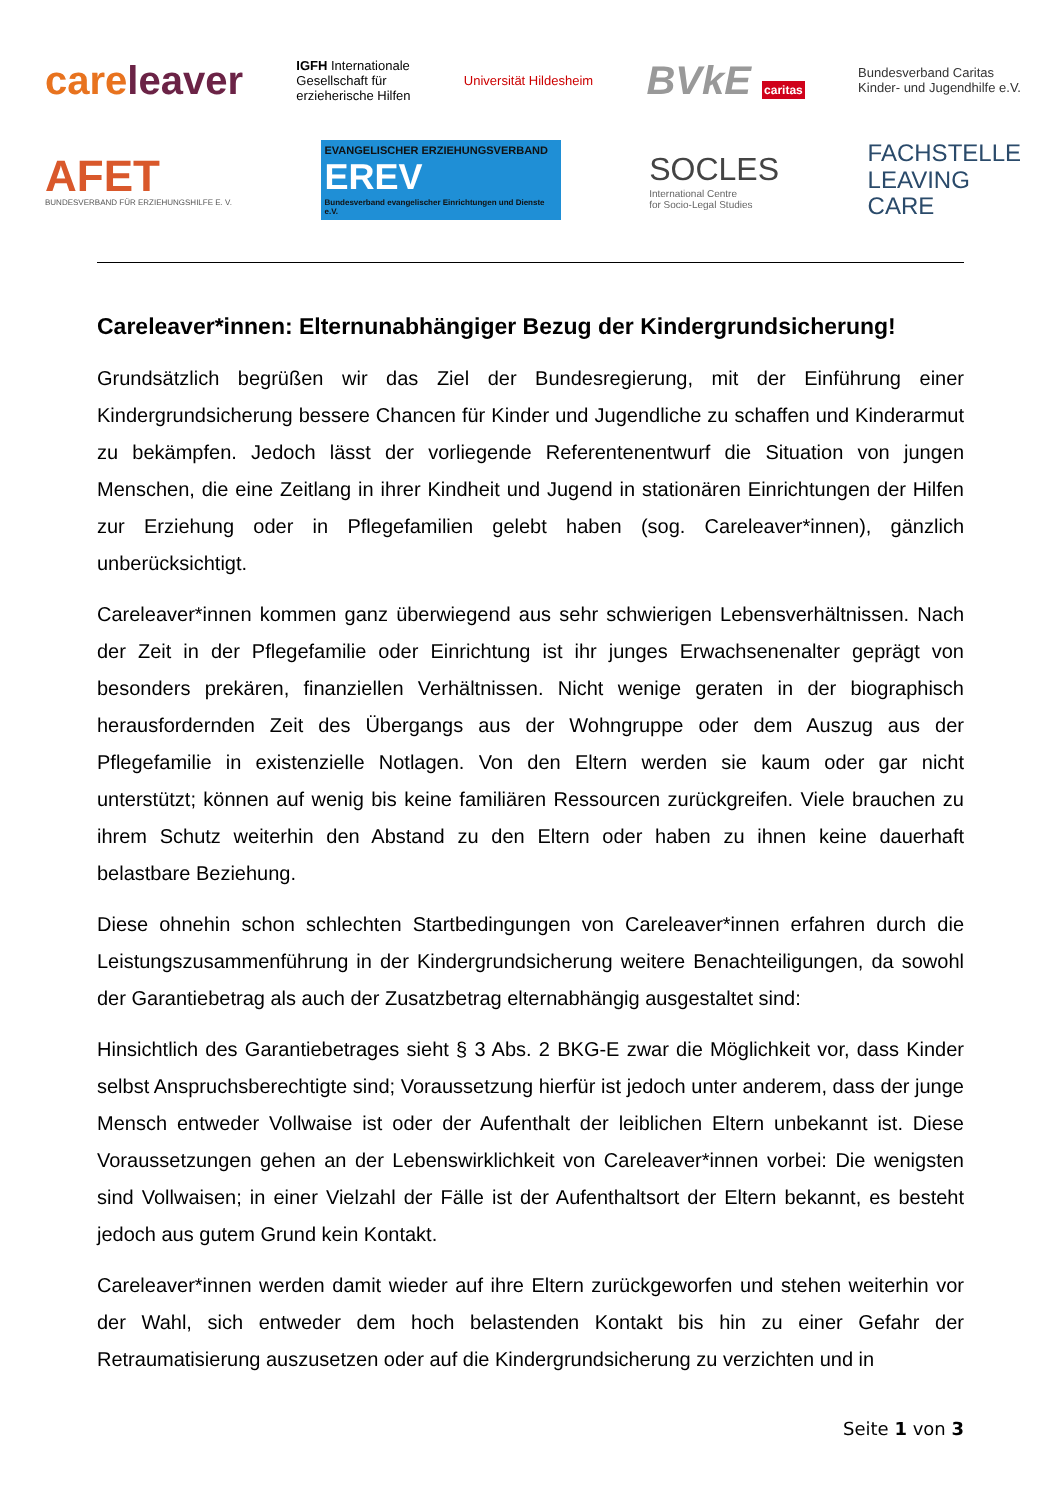careleaver
IGFH Internationale
Gesellschaft für
erzieherische Hilfen
Universität Hildesheim
BVkE caritas
Bundesverband Caritas
Kinder- und Jugendhilfe e.V.
AFET
BUNDESVERBAND FÜR ERZIEHUNGSHILFE E. V.
EVANGELISCHER ERZIEHUNGSVERBAND
EREV
Bundesverband evangelischer Einrichtungen und Dienste e.V.
SOCLES
International Centre
for Socio-Legal Studies
FACHSTELLE
LEAVING
CARE
Careleaver*innen: Elternunabhängiger Bezug der Kindergrundsicherung!
Grundsätzlich begrüßen wir das Ziel der Bundesregierung, mit der Einführung einer Kindergrundsicherung bessere Chancen für Kinder und Jugendliche zu schaffen und Kinderarmut zu bekämpfen. Jedoch lässt der vorliegende Referentenentwurf die Situation von jungen Menschen, die eine Zeitlang in ihrer Kindheit und Jugend in stationären Einrichtungen der Hilfen zur Erziehung oder in Pflegefamilien gelebt haben (sog. Careleaver*innen), gänzlich unberücksichtigt.
Careleaver*innen kommen ganz überwiegend aus sehr schwierigen Lebensverhältnissen. Nach der Zeit in der Pflegefamilie oder Einrichtung ist ihr junges Erwachsenenalter geprägt von besonders prekären, finanziellen Verhältnissen. Nicht wenige geraten in der biographisch herausfordernden Zeit des Übergangs aus der Wohngruppe oder dem Auszug aus der Pflegefamilie in existenzielle Notlagen. Von den Eltern werden sie kaum oder gar nicht unterstützt; können auf wenig bis keine familiären Ressourcen zurückgreifen. Viele brauchen zu ihrem Schutz weiterhin den Abstand zu den Eltern oder haben zu ihnen keine dauerhaft belastbare Beziehung.
Diese ohnehin schon schlechten Startbedingungen von Careleaver*innen erfahren durch die Leistungszusammenführung in der Kindergrundsicherung weitere Benachteiligungen, da sowohl der Garantiebetrag als auch der Zusatzbetrag elternabhängig ausgestaltet sind:
Hinsichtlich des Garantiebetrages sieht § 3 Abs. 2 BKG-E zwar die Möglichkeit vor, dass Kinder selbst Anspruchsberechtigte sind; Voraussetzung hierfür ist jedoch unter anderem, dass der junge Mensch entweder Vollwaise ist oder der Aufenthalt der leiblichen Eltern unbekannt ist. Diese Voraussetzungen gehen an der Lebenswirklichkeit von Careleaver*innen vorbei: Die wenigsten sind Vollwaisen; in einer Vielzahl der Fälle ist der Aufenthaltsort der Eltern bekannt, es besteht jedoch aus gutem Grund kein Kontakt.
Careleaver*innen werden damit wieder auf ihre Eltern zurückgeworfen und stehen weiterhin vor der Wahl, sich entweder dem hoch belastenden Kontakt bis hin zu einer Gefahr der Retraumatisierung auszusetzen oder auf die Kindergrundsicherung zu verzichten und in
Seite 1 von 3